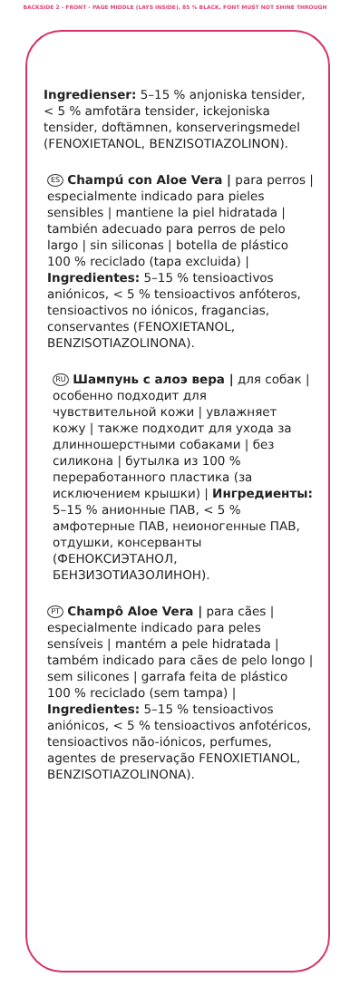BACKSIDE 2 - FRONT - PAGE MIDDLE (LAYS INSIDE), 85 % BLACK, FONT MUST NOT SHINE THROUGH
Ingredienser: 5–15 % anjoniska tensider, < 5 % amfotära tensider, ickejoniska tensider, doftämnen, konserveringsmedel (FENOXIETANOL, BENZISOTIAZOLINON).
ES Champú con Aloe Vera | para perros | especialmente indicado para pieles sensibles | mantiene la piel hidratada | también adecuado para perros de pelo largo | sin siliconas | botella de plástico 100 % reciclado (tapa excluida) | Ingredientes: 5–15 % tensioactivos aniónicos, < 5 % tensioactivos anfóteros, tensioactivos no iónicos, fragancias, conservantes (FENOXIETANOL, BENZISOTIAZOLINONA).
RU Шампунь с алоэ вера | для собак | особенно подходит для чувствительной кожи | увлажняет кожу | также подходит для ухода за длинношерстными собаками | без силикона | бутылка из 100 % переработанного пластика (за исключением крышки) | Ингредиенты: 5–15 % анионные ПАВ, < 5 % амфотерные ПАВ, неионогенные ПАВ, отдушки, консерванты (ФЕНОКСИЭТАНОЛ, БЕНЗИЗОТИАЗОЛИНОН).
PT Champô Aloe Vera | para cães | especialmente indicado para peles sensíveis | mantém a pele hidratada | também indicado para cães de pelo longo | sem silicones | garrafa feita de plástico 100 % reciclado (sem tampa) | Ingredientes: 5–15 % tensioactivos aniónicos, < 5 % tensioactivos anfotéricos, tensioactivos não-iónicos, perfumes, agentes de preservação FENOXIETIANOL, BENZISOTIAZOLINONA).